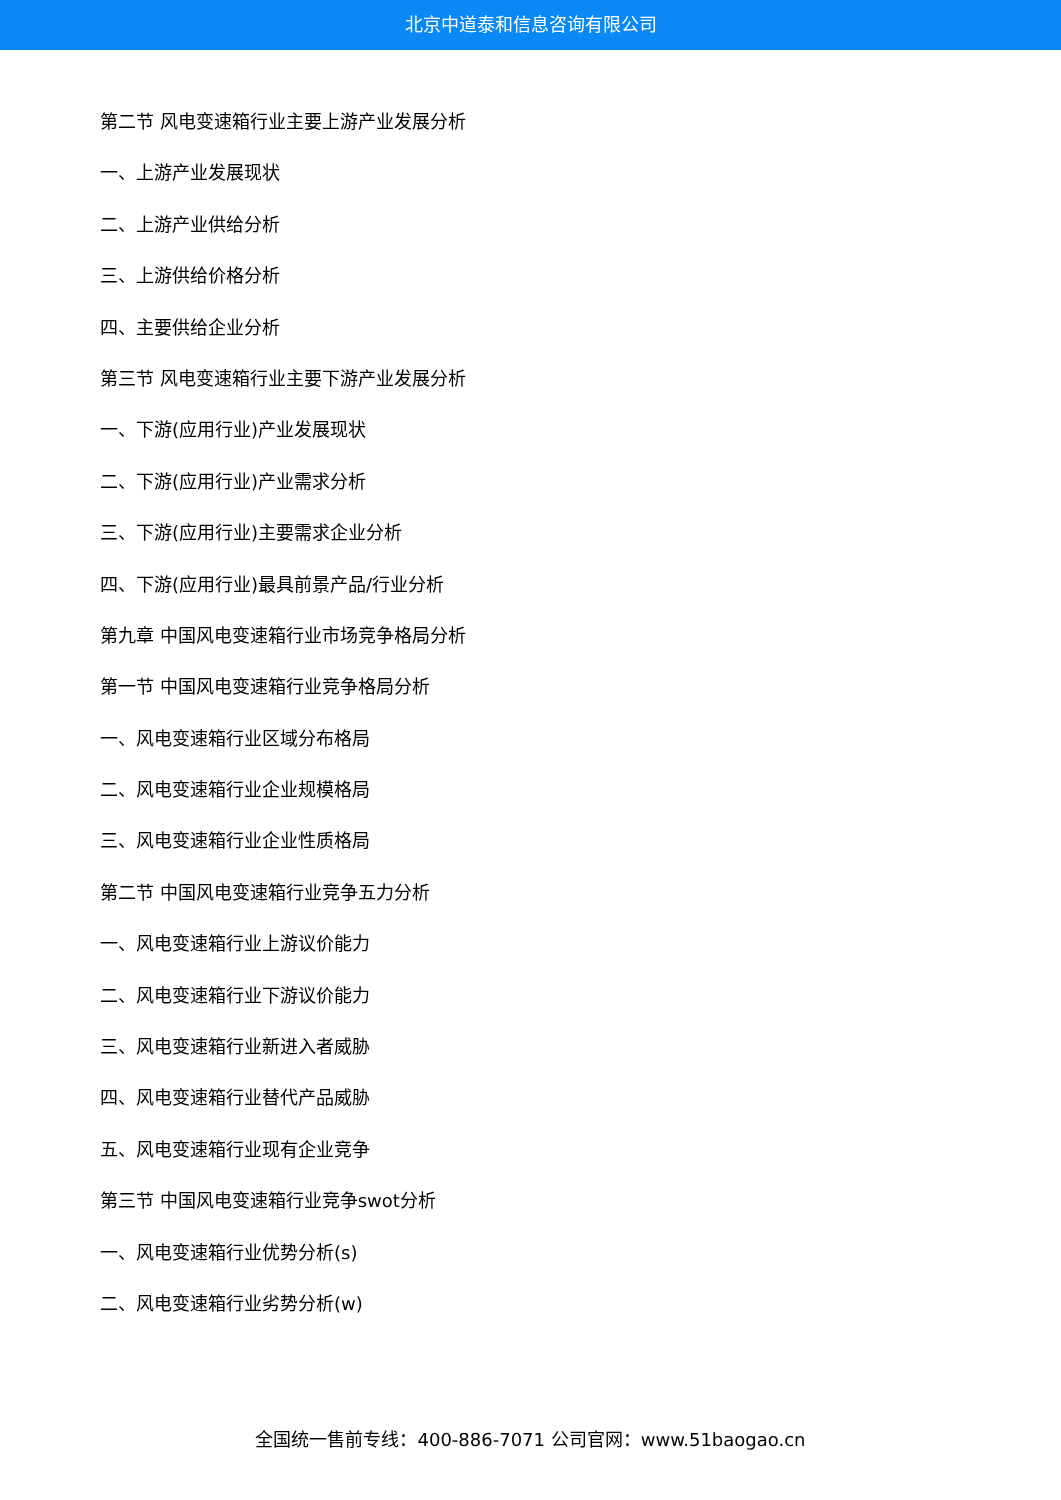北京中道泰和信息咨询有限公司
第二节 风电变速箱行业主要上游产业发展分析
一、上游产业发展现状
二、上游产业供给分析
三、上游供给价格分析
四、主要供给企业分析
第三节 风电变速箱行业主要下游产业发展分析
一、下游(应用行业)产业发展现状
二、下游(应用行业)产业需求分析
三、下游(应用行业)主要需求企业分析
四、下游(应用行业)最具前景产品/行业分析
第九章 中国风电变速箱行业市场竞争格局分析
第一节 中国风电变速箱行业竞争格局分析
一、风电变速箱行业区域分布格局
二、风电变速箱行业企业规模格局
三、风电变速箱行业企业性质格局
第二节 中国风电变速箱行业竞争五力分析
一、风电变速箱行业上游议价能力
二、风电变速箱行业下游议价能力
三、风电变速箱行业新进入者威胁
四、风电变速箱行业替代产品威胁
五、风电变速箱行业现有企业竞争
第三节 中国风电变速箱行业竞争swot分析
一、风电变速箱行业优势分析(s)
二、风电变速箱行业劣势分析(w)
全国统一售前专线：400-886-7071 公司官网：www.51baogao.cn